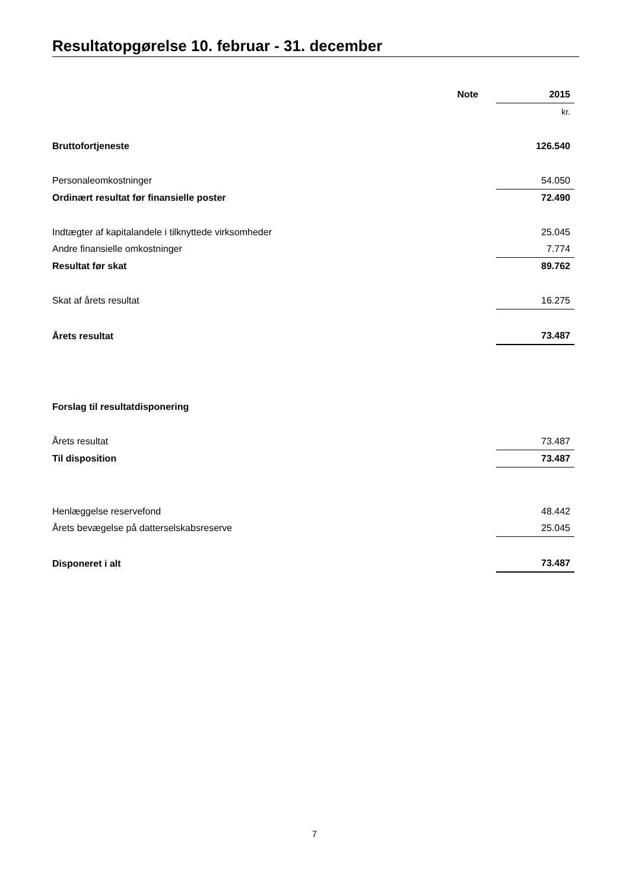Resultatopgørelse 10. februar - 31. december
| | Note | | 2015 |
| --- | --- | --- | --- |
| | | | kr. |
| Bruttofortjeneste | | | 126.540 |
| Personaleomkostninger | | | 54.050 |
| Ordinært resultat før finansielle poster | | | 72.490 |
| Indtægter af kapitalandele i tilknyttede virksomheder | | | 25.045 |
| Andre finansielle omkostninger | | | 7.774 |
| Resultat før skat | | | 89.762 |
| Skat af årets resultat | | | 16.275 |
| Årets resultat | | | 73.487 |
| Forslag til resultatdisponering | | | |
| Årets resultat | | | 73.487 |
| Til disposition | | | 73.487 |
| Henlæggelse reservefond | | | 48.442 |
| Årets bevægelse på datterselskabsreserve | | | 25.045 |
| Disponeret i alt | | | 73.487 |
7